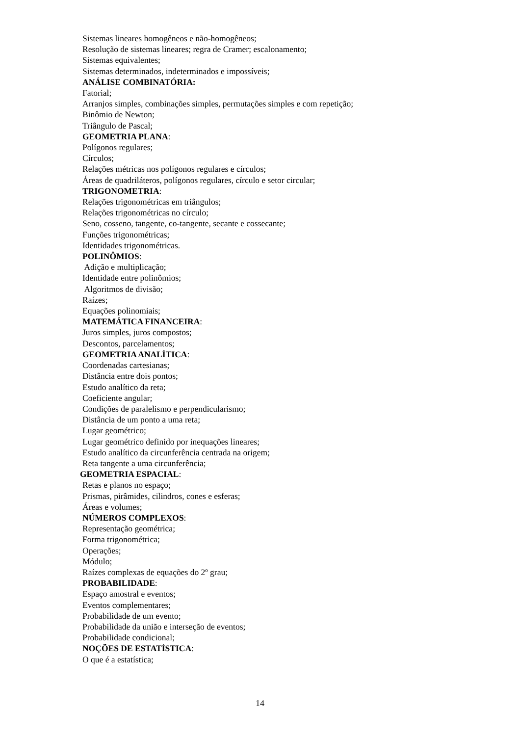Sistemas lineares homogêneos e não-homogêneos;
Resolução de sistemas lineares; regra de Cramer; escalonamento;
Sistemas equivalentes;
Sistemas determinados, indeterminados e impossíveis;
ANÁLISE COMBINATÓRIA:
Fatorial;
Arranjos simples, combinações simples, permutações simples e com repetição;
Binômio de Newton;
Triângulo de Pascal;
GEOMETRIA PLANA:
Polígonos regulares;
Círculos;
Relações métricas nos polígonos regulares e círculos;
Áreas de quadriláteros, polígonos regulares, círculo e setor circular;
TRIGONOMETRIA:
Relações trigonométricas em triângulos;
Relações trigonométricas no círculo;
Seno, cosseno, tangente, co-tangente, secante e cossecante;
Funções trigonométricas;
Identidades trigonométricas.
POLINÔMIOS:
Adição e multiplicação;
Identidade entre polinômios;
Algoritmos de divisão;
Raízes;
Equações polinomiais;
MATEMÁTICA FINANCEIRA:
Juros simples, juros compostos;
Descontos, parcelamentos;
GEOMETRIA ANALÍTICA:
Coordenadas cartesianas;
Distância entre dois pontos;
Estudo analítico da reta;
Coeficiente angular;
Condições de paralelismo e perpendicularismo;
Distância de um ponto a uma reta;
Lugar geométrico;
Lugar geométrico definido por inequações lineares;
Estudo analítico da circunferência centrada na origem;
Reta tangente a uma circunferência;
GEOMETRIA ESPACIAL:
Retas e planos no espaço;
Prismas, pirâmides, cilindros, cones e esferas;
Áreas e volumes;
NÚMEROS COMPLEXOS:
Representação geométrica;
Forma trigonométrica;
Operações;
Módulo;
Raízes complexas de equações do 2º grau;
PROBABILIDADE:
Espaço amostral e eventos;
Eventos complementares;
Probabilidade de um evento;
Probabilidade da união e interseção de eventos;
Probabilidade condicional;
NOÇÕES DE ESTATÍSTICA:
O que é a estatística;
14